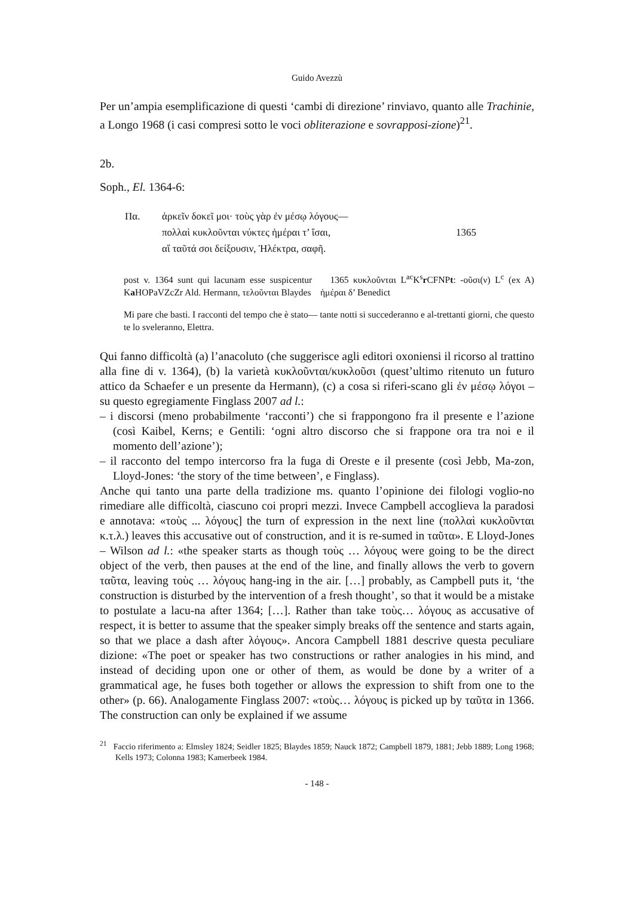Guido Avezzù
Per un’ampia esemplificazione di questi ‘cambi di direzione’ rinviavo, quanto alle Trachinie, a Longo 1968 (i casi compresi sotto le voci obliterazione e sovrapposi-zione)<sup>21</sup>.
2b.
Soph., El. 1364-6:
| Πα. | ἀρκεῖν δοκεῖ μοι· τοὺς γὰρ ἐν μέσῳ λόγους— | |
| | πολλαὶ κυκλοῦνται νύκτες ἡμέραι τ’ ἴσαι, | 1365 |
| | αἵ ταῦτά σοι δείξουσιν, Ἠλέκτρα, σαφῆ. | |
post v. 1364 sunt qui lacunam esse suspicentur 1365 κυκλοῦνται L<sup>ac</sup>K<sup>s</sup>r CFNPt: -οῦσι(ν) L<sup>c</sup> (ex A) Ka HOPaVZcZr Ald. Hermann, τελοῦνται Blaydes ἡμέραι δ’ Benedict
Mi pare che basti. I racconti del tempo che è stato— tante notti si succederanno e al-trettanti giorni, che questo te lo sveleranno, Elettra.
Qui fanno difficoltà (a) l’anacoluto (che suggerisce agli editori oxoniensi il ricorso al trattino alla fine di v. 1364), (b) la varietà κυκλοῦνται/κυκλοῦσι (quest’ultimo ritenuto un futuro attico da Schaefer e un presente da Hermann), (c) a cosa si riferi-scano gli ἐν μέσῳ λόγοι – su questo egregiamente Finglass 2007 ad l.:
– i discorsi (meno probabilmente ‘racconti’) che si frappongono fra il presente e l’azione (così Kaibel, Kerns; e Gentili: ‘ogni altro discorso che si frappone ora tra noi e il momento dell’azione’);
– il racconto del tempo intercorso fra la fuga di Oreste e il presente (così Jebb, Ma-zon, Lloyd-Jones: ‘the story of the time between’, e Finglass).
Anche qui tanto una parte della tradizione ms. quanto l’opinione dei filologi voglio-no rimediare alle difficoltà, ciascuno coi propri mezzi. Invece Campbell accoglieva la paradosi e annotava: «τοὺς ... λόγους] the turn of expression in the next line (πολλαὶ κυκλοῦνται κ.τ.λ.) leaves this accusative out of construction, and it is re-sumed in ταῦτα». E Lloyd-Jones – Wilson ad l.: «the speaker starts as though τοὺς … λόγους were going to be the direct object of the verb, then pauses at the end of the line, and finally allows the verb to govern ταῦτα, leaving τοὺς … λόγους hang-ing in the air. […] probably, as Campbell puts it, ‘the construction is disturbed by the intervention of a fresh thought’, so that it would be a mistake to postulate a lacu-na after 1364; […]. Rather than take τοὺς… λόγους as accusative of respect, it is better to assume that the speaker simply breaks off the sentence and starts again, so that we place a dash after λόγους». Ancora Campbell 1881 descrive questa peculiare dizione: «The poet or speaker has two constructions or rather analogies in his mind, and instead of deciding upon one or other of them, as would be done by a writer of a grammatical age, he fuses both together or allows the expression to shift from one to the other» (p. 66). Analogamente Finglass 2007: «τοὺς… λόγους is picked up by ταῦτα in 1366. The construction can only be explained if we assume
<sup>21</sup> Faccio riferimento a: Elmsley 1824; Seidler 1825; Blaydes 1859; Nauck 1872; Campbell 1879, 1881; Jebb 1889; Long 1968; Kells 1973; Colonna 1983; Kamerbeek 1984.
- 148 -